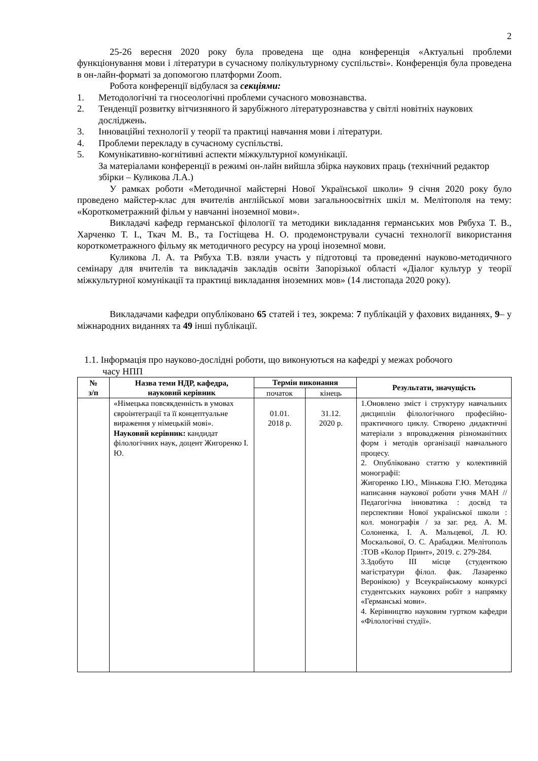2
25-26 вересня 2020 року була проведена ще одна конференція «Актуальні проблеми функціонування мови і літератури в сучасному полікультурному суспільстві». Конференція була проведена в он-лайн-форматі за допомогою платформи Zoom.
Робота конференції відбулася за секціями:
1. Методологічні та гносеологічні проблеми сучасного мовознавства.
2. Тенденції розвитку вітчизняного й зарубіжного літературознавства у світлі новітніх наукових досліджень.
3. Інноваційні технології у теорії та практиці навчання мови і літератури.
4. Проблеми перекладу в сучасному суспільстві.
5. Комунікативно-когнітивні аспекти міжкультурної комунікації.
За матеріалами конференції в режимі он-лайн вийшла збірка наукових праць (технічний редактор збірки – Куликова Л.А.)
У рамках роботи «Методичної майстерні Нової Української школи» 9 січня 2020 року було проведено майстер-клас для вчителів англійської мови загальноосвітніх шкіл м. Мелітополя на тему: «Короткометражний фільм у навчанні іноземної мови».
Викладачі кафедр германської філології та методики викладання германських мов Рябуха Т. В., Харченко Т. І., Ткач М. В., та Гостіщева Н. О. продемонстрували сучасні технології використання короткометражного фільму як методичного ресурсу на уроці іноземної мови.
Куликова Л. А. та Рябуха Т.В. взяли участь у підготовці та проведенні науково-методичного семінару для вчителів та викладачів закладів освіти Запорізької області «Діалог культур у теорії міжкультурної комунікації та практиці викладання іноземних мов» (14 листопада 2020 року).
Викладачами кафедри опубліковано 65 статей і тез, зокрема: 7 публікацій у фахових виданнях, 9– у міжнародних виданнях та 49 інші публікації.
1.1. Інформація про науково-дослідні роботи, що виконуються на кафедрі у межах робочого
часу НПП
| № з/п | Назва теми НДР, кафедра, науковий керівник | Термін виконання | | Результати, значущість |
| --- | --- | --- | --- | --- |
| | | початок | кінець | |
| | «Німецька повсякденність в умовах євроінтеграції та її концептуальне вираження у німецькій мові». Науковий керівник: кандидат філологічних наук, доцент Жигоренко І. Ю. | 01.01. 2018 р. | 31.12. 2020 р. | 1.Оновлено зміст і структуру навчальних дисциплін філологічного професійно-практичного циклу. Створено дидактичні матеріали з впровадження різноманітних форм і методів організації навчального процесу. 2. Опубліковано статтю у колективній монографії: Жигоренко І.Ю., Мінькова Г.Ю. Методика написання наукової роботи учня МАН // Педагогічна інноватика : досвід та перспективи Нової української школи : кол. монографія / за заг. ред. А. М. Солоненка, І. А. Мальцевої, Л. Ю. Москальової, О. С. Арабаджи. Мелітополь :ТОВ «Колор Принт», 2019. с. 279-284. 3.Здобуто ІІІ місце (студенткою магістратури філол. фак. Лазаренко Веронікою) у Всеукраїнському конкурсі студентських наукових робіт з напрямку «Германські мови». 4. Керівництво науковим гуртком кафедри «Філологічні студії». |